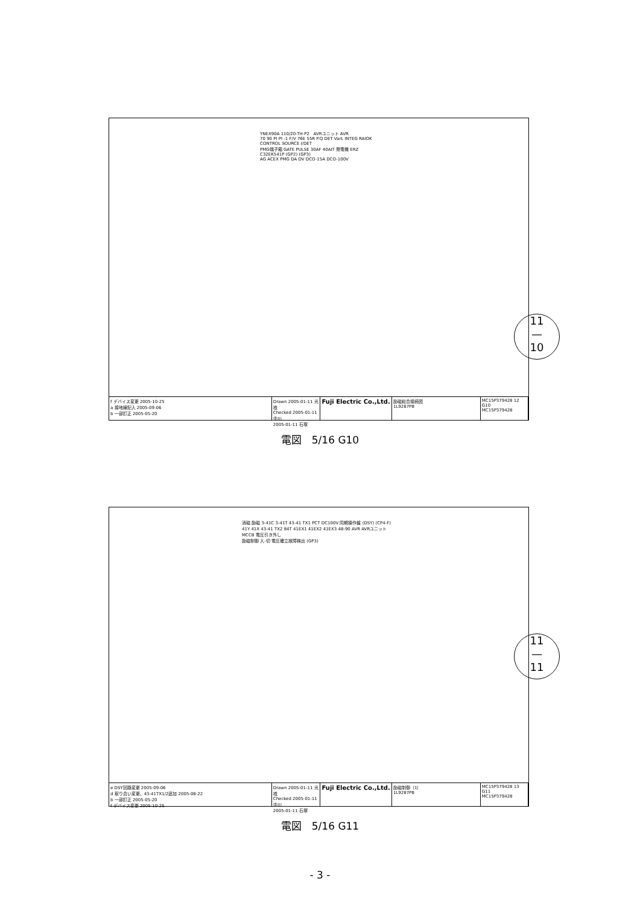YNEX90A 110/20-TH-P2 AVRユニット AVR
70 90 PI PI -1 F/V 76E 55R P.Q DET VarL INTEG RAIOK CONTROL SOURCE I/DET
PMG端子箱 GATE PULSE 30AF 40AIT 発電機 ERZ C32EK541P (GP2) (GP3)
AG ACEX PMG DA DV DCO-15A DCO-100V
f デバイス変更 2005-10-25
a 接地線記入 2005-09-06
b 一部訂正 2005-05-20
Drawn 2005-01-11 光枝
Checked 2005-01-11 中川
2005-01-11 石塚
Fuji Electric Co.,Ltd.
励磁総合接続図
1L9287PB
MC15P379428 12 G10
MC15P379428
電図　5/16 G10
11
—
10
消磁 励磁 3-41C 3-41T 43-41 TX1 PCT DC100V 同期操作盤 (DSY) (CP4-F)
41Y 41X 43-41 TX2 84T 41EX1 41EX2 41EX3 48-90 AVR AVRユニット MCCB 電圧引き外し
励磁制御 入-切 電圧確立故障検出 (GP3)
e DSY回路変更 2005-09-06
d 取り合い変更、43-41TX1/2追加 2005-08-22
b 一部訂正 2005-05-20
f デバイス変更 2005-10-25
Drawn 2005-01-11 光枝
Checked 2005-01-11 中川
2005-01-11 石塚
Fuji Electric Co.,Ltd.
励磁制御（1）
1L9287PB
MC15P379428 13 G11
MC15P379428
電図　5/16 G11
11
—
11
- 3 -